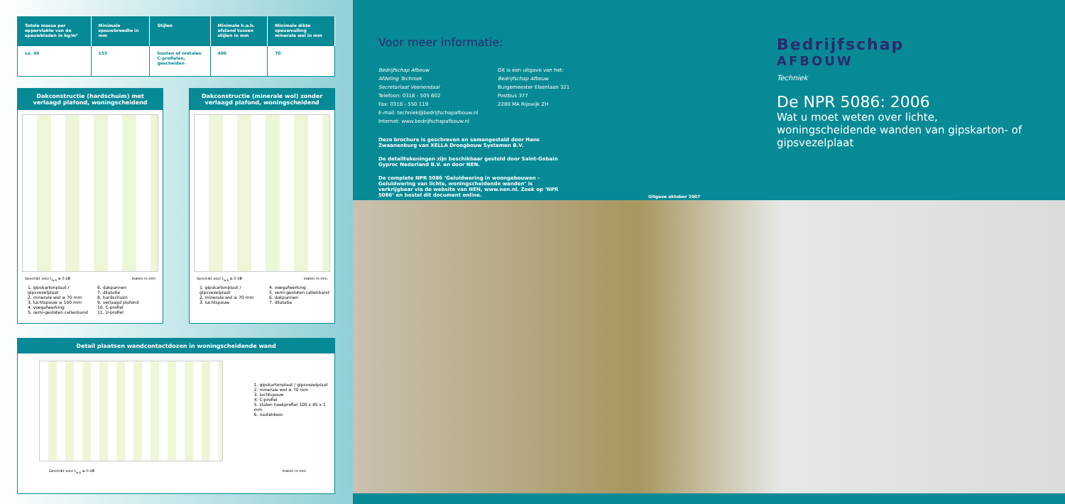| Totale massa per oppervlakte van de spouwbladen in kg/m² | Minimale spouwbreedte in mm | Stijlen | Minimale h.o.h. afstand tussen stijlen in mm | Minimale dikte spouwvulling minerale wol in mm |
| --- | --- | --- | --- | --- |
| ca. 46 | 155 | houten of metalen C-profielen, gescheiden | 400 | 70 |
Dakconstructie (hardschuim) met verlaagd plafond, woningscheidend
Geschikt voor I<sub>lu;k</sub> ≥ 0 dB maten in mm
1. gipskartonplaat / gipsvezelplaat
2. minerale wol ≥ 70 mm
3. luchtspouw ≥ 100 mm
4. voegafwerking
5. semi-gesloten cellenband
6. dakpannen
7. dilatatie
8. hardschuim
9. verlaagd plafond
10. C-profiel
11. U-profiel
Dakconstructie (minerale wol) zonder verlaagd plafond, woningscheidend
Geschikt voor I<sub>lu;k</sub> ≥ 0 dB maten in mm
1. gipskartonplaat / gipsvezelplaat
2. minerale wol ≥ 70 mm
3. luchtspouw
4. voegafwerking
5. semi-gesloten cellenband
6. dakpannen
7. dilatatie
Detail plaatsen wandcontactdozen in woningscheidende wand
1. gipskartonplaat / gipsvezelplaat
2. minerale wol ≥ 70 mm
3. luchtspouw
4. C-profiel
5. stalen hoekprofiel 100 x 45 x 1 mm
6. nasteldoos
Geschikt voor I<sub>lu;k</sub> ≥ 0 dB maten in mm
Voor meer informatie:
Bedrijfschap Afbouw
Afdeling Techniek
Secretariaat Veenendaal
Telefoon: 0318 - 505 602
Fax: 0318 - 550 119
E-mail: techniek@bedrijfschapafbouw.nl
Internet: www.bedrijfschapafbouw.nl
Dit is een uitgave van het:
Bedrijfschap Afbouw
Burgemeester Elsenlaan 321
Postbus 377
2280 MA Rijswijk ZH
Deze brochure is geschreven en samengesteld door Hans Zwaanenburg van XELLA Droogbouw Systemen B.V.
De detailtekeningen zijn beschikbaar gesteld door Saint-Gobain Gyproc Nederland B.V. en door NEN.
De complete NPR 5086 ‘Geluidwering in woongebouwen - Geluidwering van lichte, woningscheidende wanden’ is verkrijgbaar via de website van NEN, www.nen.nl. Zoek op ‘NPR 5086’ en bestel dit document online.
Uitgave oktober 2007
Bedrijfschap
AFBOUW
Techniek
De NPR 5086: 2006
Wat u moet weten over lichte, woningscheidende wanden van gipskarton- of gipsvezelplaat